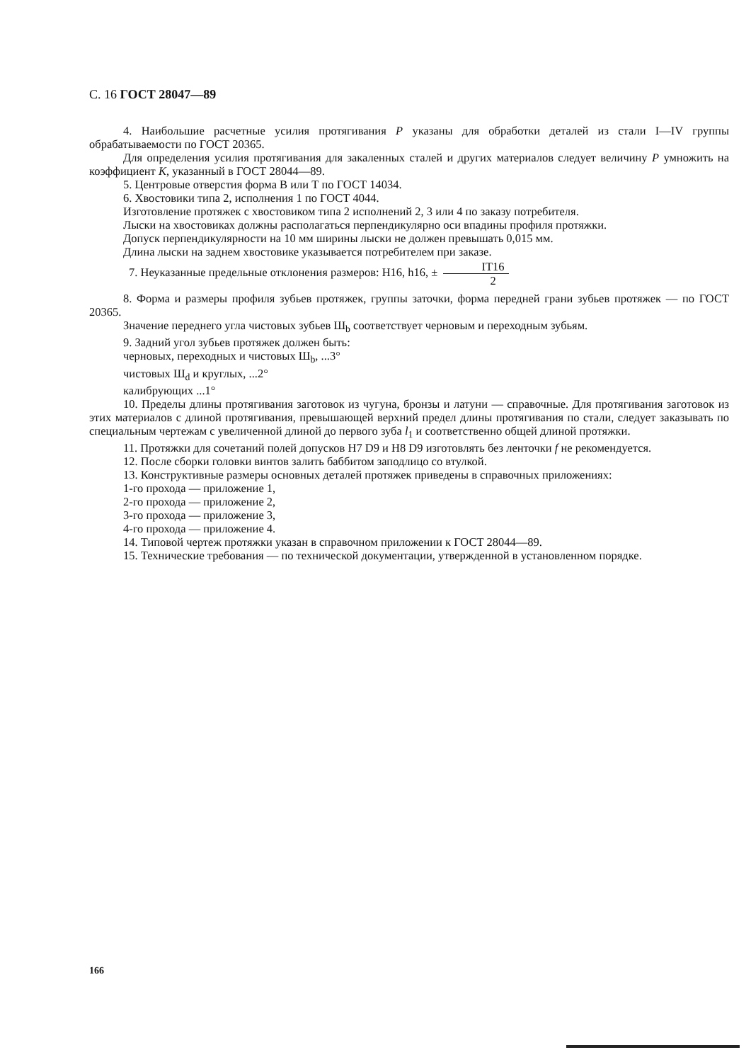С. 16 ГОСТ 28047—89
4. Наибольшие расчетные усилия протягивания P указаны для обработки деталей из стали I—IV группы обрабатываемости по ГОСТ 20365.
Для определения усилия протягивания для закаленных сталей и других материалов следует величину P умножить на коэффициент K, указанный в ГОСТ 28044—89.
5. Центровые отверстия форма В или Т по ГОСТ 14034.
6. Хвостовики типа 2, исполнения 1 по ГОСТ 4044.
Изготовление протяжек с хвостовиком типа 2 исполнений 2, 3 или 4 по заказу потребителя.
Лыски на хвостовиках должны располагаться перпендикулярно оси впадины профиля протяжки.
Допуск перпендикулярности на 10 мм ширины лыски не должен превышать 0,015 мм.
Длина лыски на заднем хвостовике указывается потребителем при заказе.
7. Неуказанные предельные отклонения размеров: H16, h16, ± IT16 2
8. Форма и размеры профиля зубьев протяжек, группы заточки, форма передней грани зубьев протяжек — по ГОСТ 20365.
Значение переднего угла чистовых зубьев Ш<sub>b</sub> соответствует черновым и переходным зубьям.
9. Задний угол зубьев протяжек должен быть:
черновых, переходных и чистовых Ш<sub>b</sub>, ...3°
чистовых Ш<sub>d</sub> и круглых, ...2°
калибрующих ...1°
10. Пределы длины протягивания заготовок из чугуна, бронзы и латуни — справочные. Для протягивания заготовок из этих материалов с длиной протягивания, превышающей верхний предел длины протягивания по стали, следует заказывать по специальным чертежам с увеличенной длиной до первого зуба l<sub>1</sub> и соответственно общей длиной протяжки.
11. Протяжки для сочетаний полей допусков H7 D9 и H8 D9 изготовлять без ленточки f не рекомендуется.
12. После сборки головки винтов залить баббитом заподлицо со втулкой.
13. Конструктивные размеры основных деталей протяжек приведены в справочных приложениях:
1-го прохода — приложение 1,
2-го прохода — приложение 2,
3-го прохода — приложение 3,
4-го прохода — приложение 4.
14. Типовой чертеж протяжки указан в справочном приложении к ГОСТ 28044—89.
15. Технические требования — по технической документации, утвержденной в установленном порядке.
166